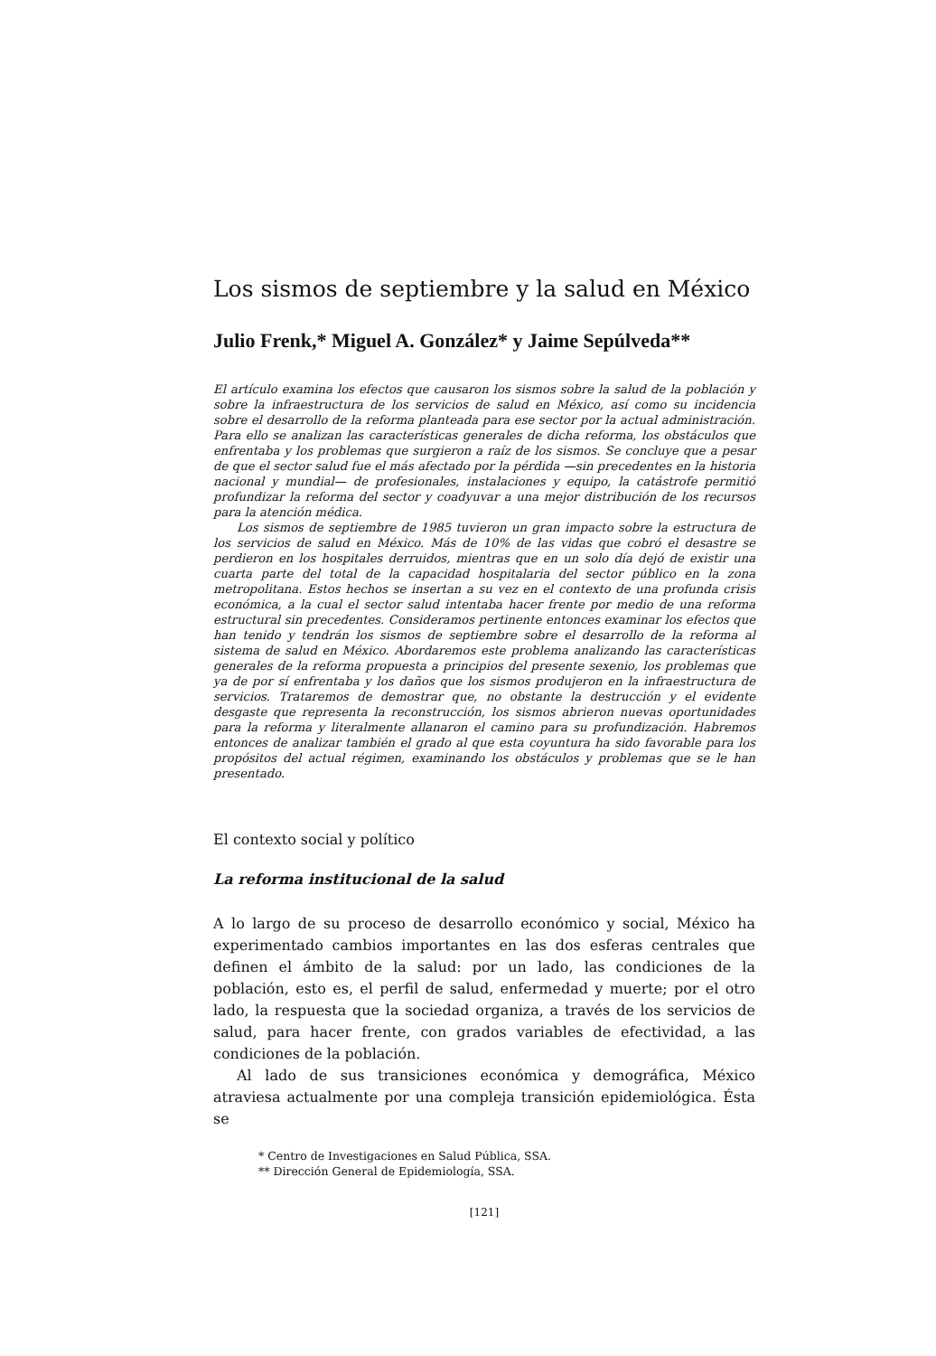Los sismos de septiembre y la salud en México
Julio Frenk,* Miguel A. González* y Jaime Sepúlveda**
El artículo examina los efectos que causaron los sismos sobre la salud de la población y sobre la infraestructura de los servicios de salud en México, así como su incidencia sobre el desarrollo de la reforma planteada para ese sector por la actual administración. Para ello se analizan las características generales de dicha reforma, los obstáculos que enfrentaba y los problemas que surgieron a raíz de los sismos. Se concluye que a pesar de que el sector salud fue el más afectado por la pérdida —sin precedentes en la historia nacional y mundial— de profesionales, instalaciones y equipo, la catástrofe permitió profundizar la reforma del sector y coadyuvar a una mejor distribución de los recursos para la atención médica.
Los sismos de septiembre de 1985 tuvieron un gran impacto sobre la estructura de los servicios de salud en México. Más de 10% de las vidas que cobró el desastre se perdieron en los hospitales derruidos, mientras que en un solo día dejó de existir una cuarta parte del total de la capacidad hospitalaria del sector público en la zona metropolitana. Estos hechos se insertan a su vez en el contexto de una profunda crisis económica, a la cual el sector salud intentaba hacer frente por medio de una reforma estructural sin precedentes. Consideramos pertinente entonces examinar los efectos que han tenido y tendrán los sismos de septiembre sobre el desarrollo de la reforma al sistema de salud en México. Abordaremos este problema analizando las características generales de la reforma propuesta a principios del presente sexenio, los problemas que ya de por sí enfrentaba y los daños que los sismos produjeron en la infraestructura de servicios. Trataremos de demostrar que, no obstante la destrucción y el evidente desgaste que representa la reconstrucción, los sismos abrieron nuevas oportunidades para la reforma y literalmente allanaron el camino para su profundización. Habremos entonces de analizar también el grado al que esta coyuntura ha sido favorable para los propósitos del actual régimen, examinando los obstáculos y problemas que se le han presentado.
El contexto social y político
La reforma institucional de la salud
A lo largo de su proceso de desarrollo económico y social, México ha experimentado cambios importantes en las dos esferas centrales que definen el ámbito de la salud: por un lado, las condiciones de la población, esto es, el perfil de salud, enfermedad y muerte; por el otro lado, la respuesta que la sociedad organiza, a través de los servicios de salud, para hacer frente, con grados variables de efectividad, a las condiciones de la población.
Al lado de sus transiciones económica y demográfica, México atraviesa actualmente por una compleja transición epidemiológica. Ésta se
* Centro de Investigaciones en Salud Pública, SSA.
** Dirección General de Epidemiología, SSA.
[121]